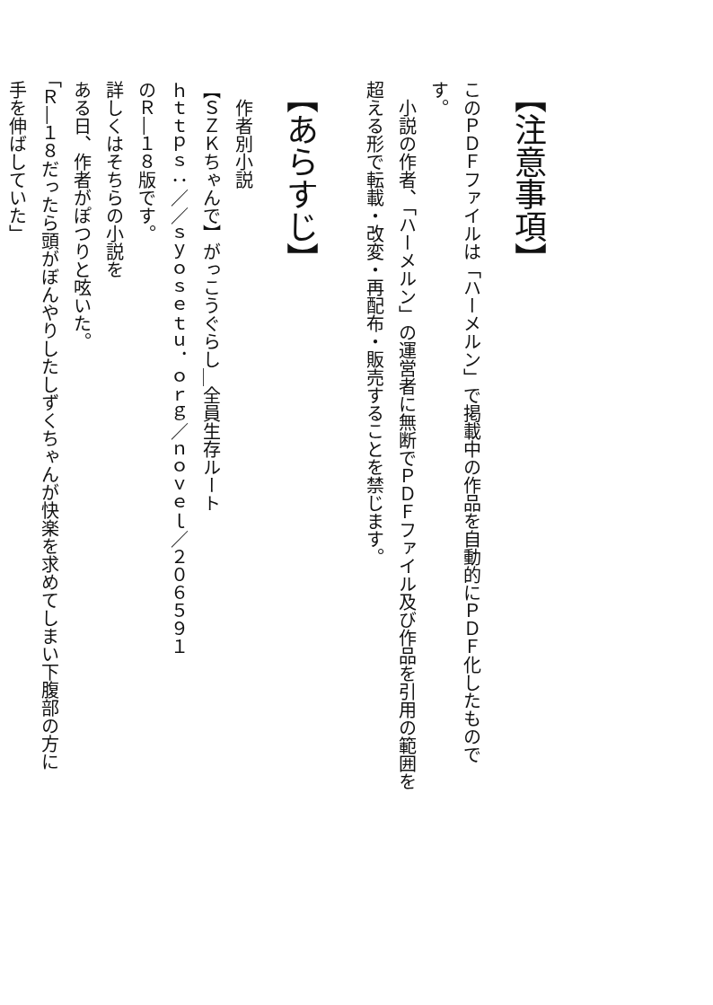【注意事項】
このＰＤＦファイルは「ハーメルン」で掲載中の作品を自動的にＰＤＦ化したもので
す。
　小説の作者、「ハーメルン」の運営者に無断でＰＤＦファイル及び作品を引用の範囲を
超える形で転載・改変・再配布・販売することを禁じます。
【あらすじ】
　作者別小説
【ＳＺＫちゃんで】がっこうぐらし＿全員生存ルート
ｈｔｔｐｓ：／／ｓｙｏｓｅｔｕ．ｏｒｇ／ｎｏｖｅｌ／２０６５９１
のＲ―１８版です。
詳しくはそちらの小説を
ある日、作者がぽつりと呟いた。
「Ｒ―１８だったら頭がぼんやりしたしずくちゃんが快楽を求めてしまい下腹部の方に
手を伸ばしていた」